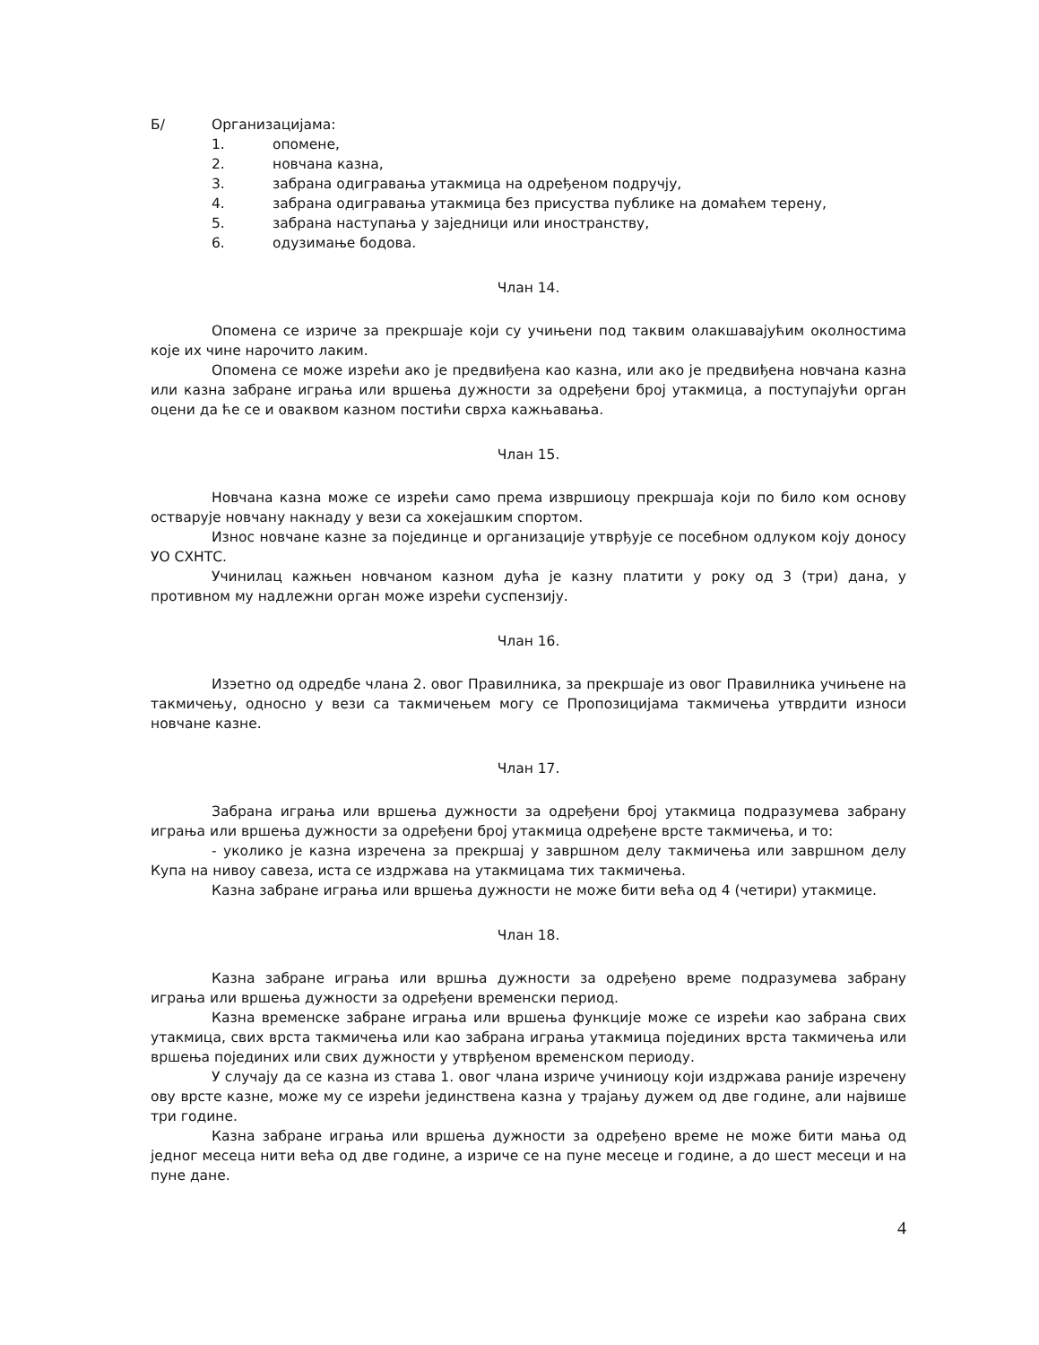Б/ Организацијама:
1. опомене,
2. новчана казна,
3. забрана одигравања утакмица на одређеном подручју,
4. забрана одигравања утакмица без присуства публике на домаћем терену,
5. забрана наступања у заједници или иностранству,
6. одузимање бодова.
Члан 14.
Опомена се изриче за прекршаје који су учињени под таквим олакшавајућим околностима које их чине нарочито лаким.
Опомена се може изрећи ако је предвиђена као казна, или ако је предвиђена новчана казна или казна забране играња или вршења дужности за одређени број утакмица, а поступајући орган оцени да ће се и оваквом казном постићи сврха кажњавања.
Члан 15.
Новчана казна може се изрећи само према извршиоцу прекршаја који по било ком основу остварује новчану накнаду у вези са хокејашким спортом.
Износ новчане казне за појединце и организације утврђује се посебном одлуком коју доносу УО СХНТС.
Учинилац кажњен новчаном казном дућа је казну платити у року од 3 (три) дана, у противном му надлежни орган може изрећи суспензију.
Члан 16.
Изэетно од одредбе члана 2. овог Правилника, за прекршаје из овог Правилника учињене на такмичењу, односно у вези са такмичењем могу се Пропозицијама такмичења утврдити износи новчане казне.
Члан 17.
Забрана играња или вршења дужности за одређени број утакмица подразумева забрану играња или вршења дужности за одређени број утакмица одређене врсте такмичења, и то:
- уколико је казна изречена за прекршај у завршном делу такмичења или завршном делу Купа на нивоу савеза, иста се издржава на утакмицама тих такмичења.
Казна забране играња или вршења дужности не може бити већа од 4 (четири) утакмице.
Члан 18.
Казна забране играња или вршња дужности за одређено време подразумева забрану играња или вршења дужности за одређени временски период.
Казна временске забране играња или вршења функције може се изрећи као забрана свих утакмица, свих врста такмичења или као забрана играња утакмица појединих врста такмичења или вршења појединих или свих дужности у утврђеном временском периоду.
У случају да се казна из става 1. овог члана изриче учиниоцу који издржава раније изречену ову врсте казне, може му се изрећи јединствена казна у трајању дужем од две године, али највише три године.
Казна забране играња или вршења дужности за одређено време не може бити мања од једног месеца нити већа од две године, а изриче се на пуне месеце и године, а до шест месеци и на пуне дане.
4